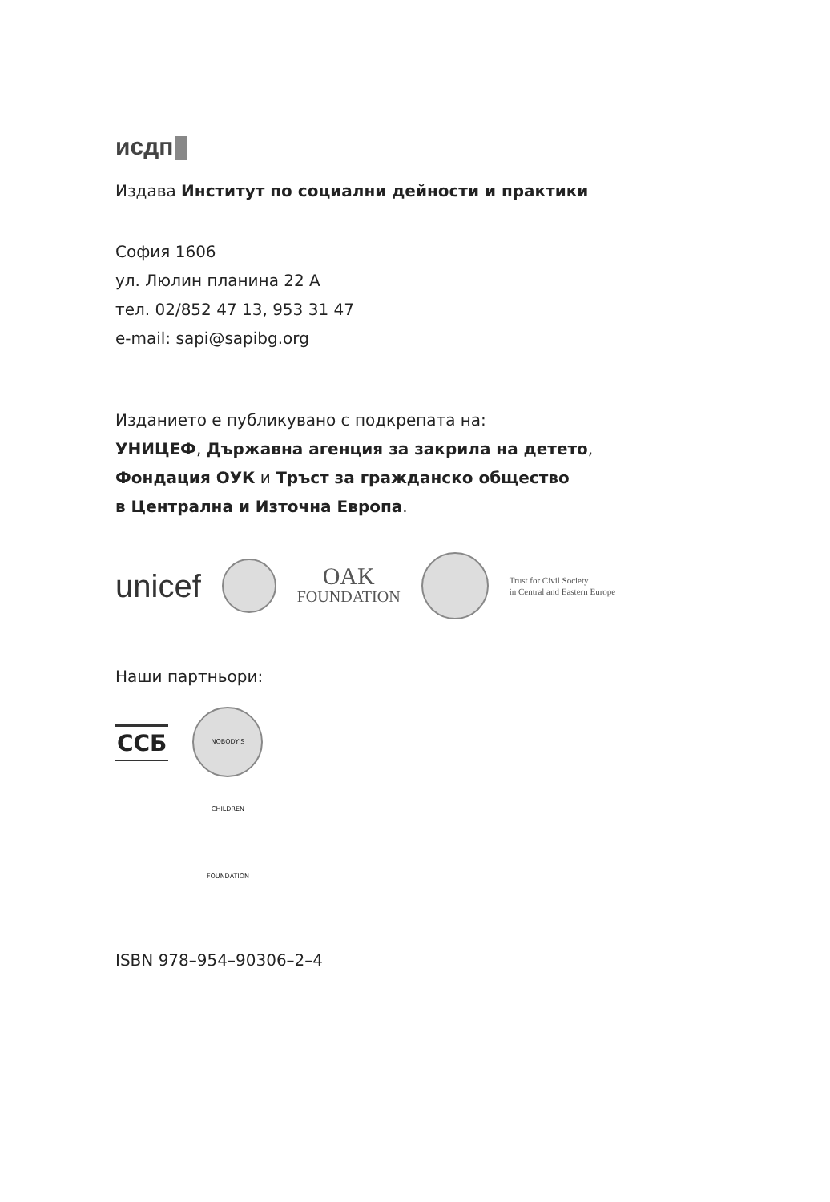исдп
Издава Институт по социални дейности и практики
София 1606
ул. Люлин планина 22 А
тел. 02/852 47 13, 953 31 47
e-mail: sapi@sapibg.org
Изданието е публикувано с подкрепата на:
УНИЦЕФ, Държавна агенция за закрила на детето,
Фондация ОУК и Тръст за гражданско общество
в Централна и Източна Европа.
unicef
OAK
FOUNDATION
Trust for Civil Society
in Central and Eastern Europe
Наши партньори:
ССБ
NOBODY'S CHILDREN FOUNDATION
ISBN 978–954–90306–2–4